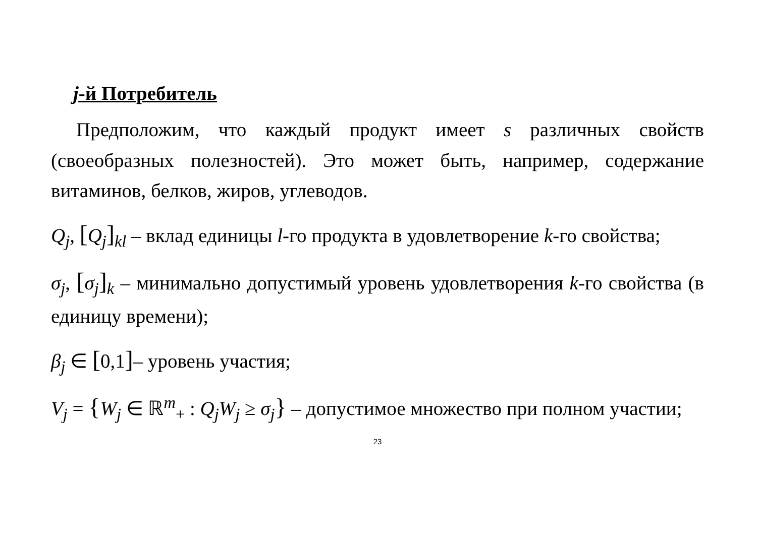j-й Потребитель
Предположим, что каждый продукт имеет s различных свойств (своеобразных полезностей). Это может быть, например, содержание витаминов, белков, жиров, углеводов.
Q<sub>j</sub>, [Q<sub>j</sub>]<sub>kl</sub> – вклад единицы l-го продукта в удовлетворение k-го свойства;
σ<sub>j</sub>, [σ<sub>j</sub>]<sub>k</sub> – минимально допустимый уровень удовлетворения k-го свойства (в единицу времени);
β<sub>j</sub> ∈ [0,1]– уровень участия;
V<sub>j</sub> = {W<sub>j</sub> ∈ ℝ<sup>m</sup><sub>+</sub> : Q<sub>j</sub>W<sub>j</sub> ≥ σ<sub>j</sub>} – допустимое множество при полном участии;
23